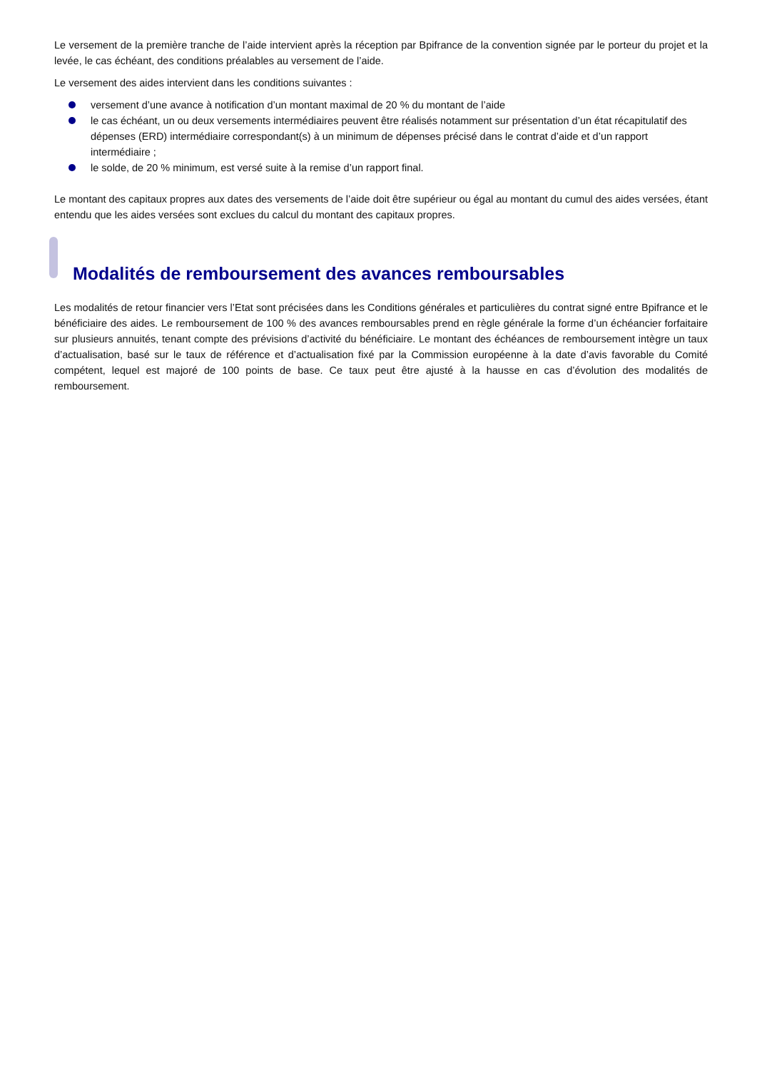Le versement de la première tranche de l’aide intervient après la réception par Bpifrance de la convention signée par le porteur du projet et la levée, le cas échéant, des conditions préalables au versement de l’aide.
Le versement des aides intervient dans les conditions suivantes :
versement d’une avance à notification d’un montant maximal de 20 % du montant de l’aide
le cas échéant, un ou deux versements intermédiaires peuvent être réalisés notamment sur présentation d’un état récapitulatif des dépenses (ERD) intermédiaire correspondant(s) à un minimum de dépenses précisé dans le contrat d’aide et d’un rapport intermédiaire ;
le solde, de 20 % minimum, est versé suite à la remise d’un rapport final.
Le montant des capitaux propres aux dates des versements de l’aide doit être supérieur ou égal au montant du cumul des aides versées, étant entendu que les aides versées sont exclues du calcul du montant des capitaux propres.
Modalités de remboursement des avances remboursables
Les modalités de retour financier vers l’Etat sont précisées dans les Conditions générales et particulières du contrat signé entre Bpifrance et le bénéficiaire des aides. Le remboursement de 100 % des avances remboursables prend en règle générale la forme d’un échéancier forfaitaire sur plusieurs annuités, tenant compte des prévisions d’activité du bénéficiaire. Le montant des échéances de remboursement intègre un taux d’actualisation, basé sur le taux de référence et d’actualisation fixé par la Commission européenne à la date d’avis favorable du Comité compétent, lequel est majoré de 100 points de base. Ce taux peut être ajusté à la hausse en cas d’évolution des modalités de remboursement.